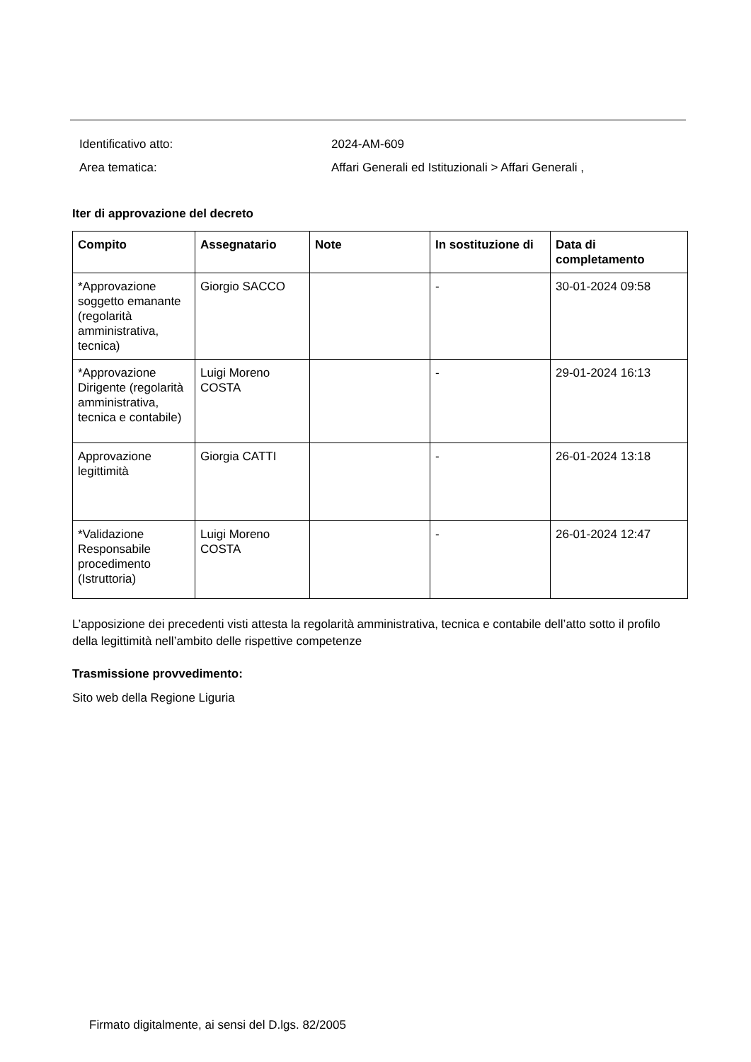Identificativo atto: 2024-AM-609
Area tematica: Affari Generali ed Istituzionali > Affari Generali ,
Iter di approvazione del decreto
| Compito | Assegnatario | Note | In sostituzione di | Data di completamento |
| --- | --- | --- | --- | --- |
| *Approvazione soggetto emanante (regolarità amministrativa, tecnica) | Giorgio SACCO | | - | 30-01-2024 09:58 |
| *Approvazione Dirigente (regolarità amministrativa, tecnica e contabile) | Luigi Moreno COSTA | | - | 29-01-2024 16:13 |
| Approvazione legittimità | Giorgia CATTI | | - | 26-01-2024 13:18 |
| *Validazione Responsabile procedimento (Istruttoria) | Luigi Moreno COSTA | | - | 26-01-2024 12:47 |
L’apposizione dei precedenti visti attesta la regolarità amministrativa, tecnica e contabile dell’atto sotto il profilo della legittimità nell’ambito delle rispettive competenze
Trasmissione provvedimento:
Sito web della Regione Liguria
Firmato digitalmente, ai sensi del D.lgs. 82/2005